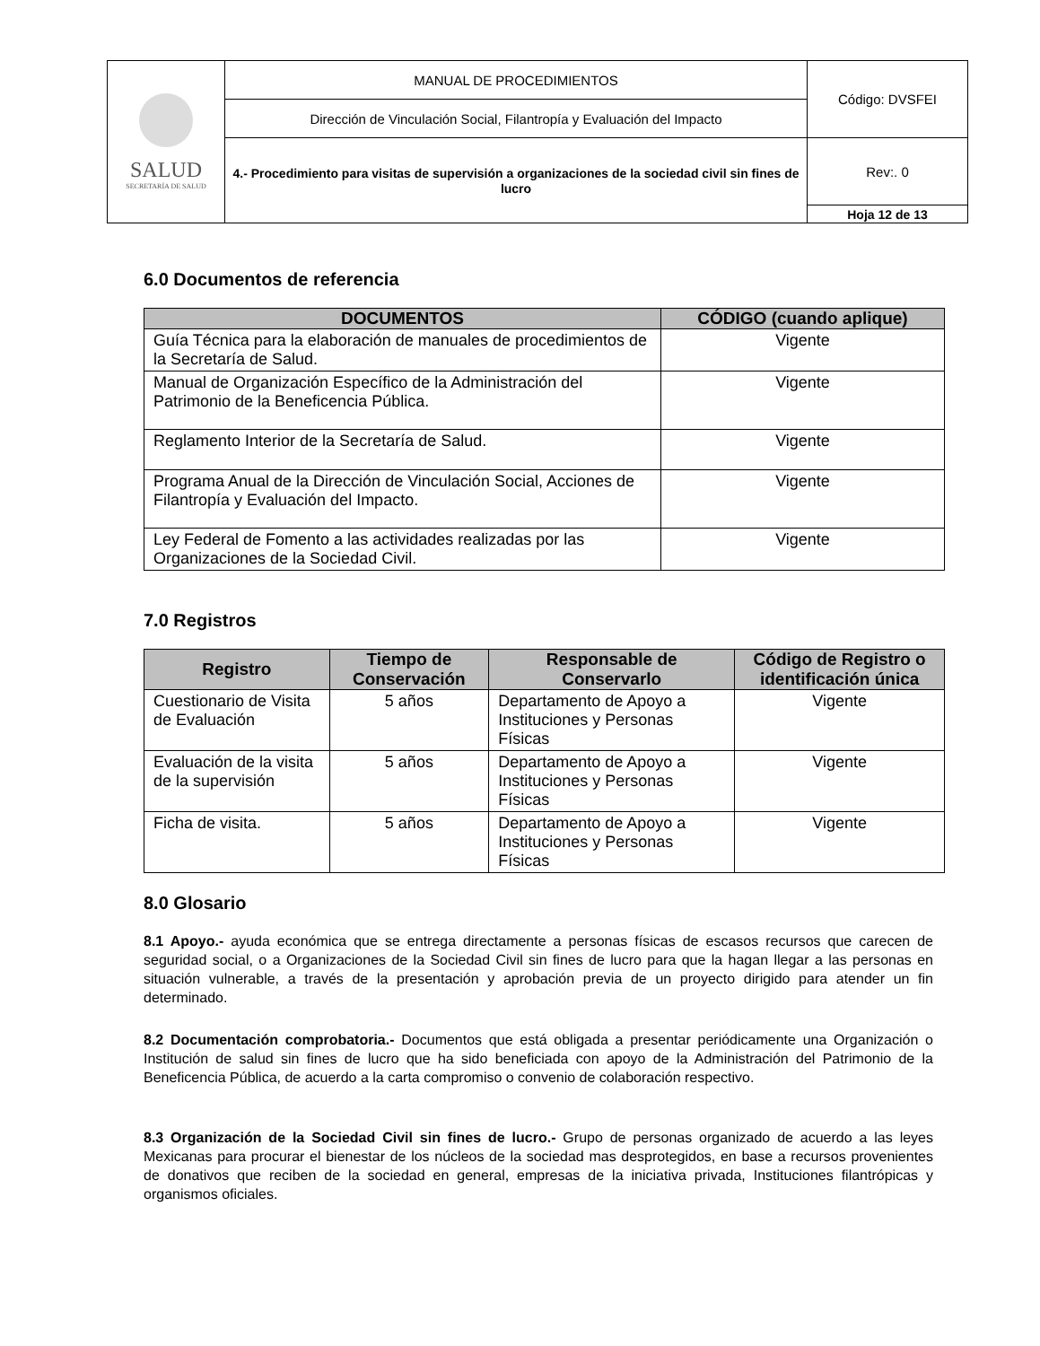| SALUD SECRETARÍA DE SALUD | MANUAL DE PROCEDIMIENTOS | Código: DVSFEI |
| | Dirección de Vinculación Social, Filantropía y Evaluación del Impacto | |
| | 4.- Procedimiento para visitas de supervisión a organizaciones de la sociedad civil sin fines de lucro | Rev:. 0 |
| | | Hoja 12 de 13 |
6.0 Documentos de referencia
| DOCUMENTOS | CÓDIGO (cuando aplique) |
| --- | --- |
| Guía Técnica para la elaboración de manuales de procedimientos de la Secretaría de Salud. | Vigente |
| Manual de Organización Específico de la Administración del Patrimonio de la Beneficencia Pública. | Vigente |
| Reglamento Interior de la Secretaría de Salud. | Vigente |
| Programa Anual de la Dirección de Vinculación Social, Acciones de Filantropía y Evaluación del Impacto. | Vigente |
| Ley Federal de Fomento a las actividades realizadas por las Organizaciones de la Sociedad Civil. | Vigente |
7.0 Registros
| Registro | Tiempo de Conservación | Responsable de Conservarlo | Código de Registro o identificación única |
| --- | --- | --- | --- |
| Cuestionario de Visita de Evaluación | 5 años | Departamento de Apoyo a Instituciones y Personas Físicas | Vigente |
| Evaluación de la visita de la supervisión | 5 años | Departamento de Apoyo a Instituciones y Personas Físicas | Vigente |
| Ficha de visita. | 5 años | Departamento de Apoyo a Instituciones y Personas Físicas | Vigente |
8.0 Glosario
8.1 Apoyo.- ayuda económica que se entrega directamente a personas físicas de escasos recursos que carecen de seguridad social, o a Organizaciones de la Sociedad Civil sin fines de lucro para que la hagan llegar a las personas en situación vulnerable, a través de la presentación y aprobación previa de un proyecto dirigido para atender un fin determinado.
8.2 Documentación comprobatoria.- Documentos que está obligada a presentar periódicamente una Organización o Institución de salud sin fines de lucro que ha sido beneficiada con apoyo de la Administración del Patrimonio de la Beneficencia Pública, de acuerdo a la carta compromiso o convenio de colaboración respectivo.
8.3 Organización de la Sociedad Civil sin fines de lucro.- Grupo de personas organizado de acuerdo a las leyes Mexicanas para procurar el bienestar de los núcleos de la sociedad mas desprotegidos, en base a recursos provenientes de donativos que reciben de la sociedad en general, empresas de la iniciativa privada, Instituciones filantrópicas y organismos oficiales.